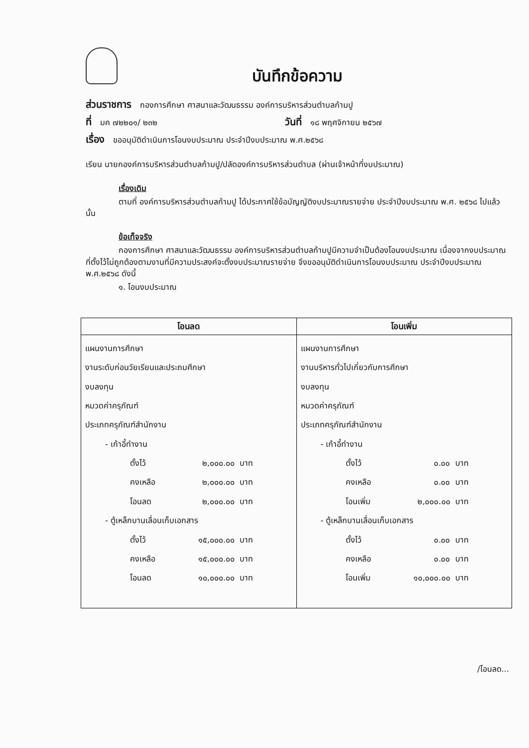บันทึกข้อความ
ส่วนราชการ กองการศึกษา ศาสนาและวัฒนธรรม องค์การบริหารส่วนตำบลก้ามปู
ที่ มค ๗๒๒๐๑/ ๒๓๒ วันที่ ๑๘ พฤศจิกายน ๒๕๖๗
เรื่อง ขออนุมัติดำเนินการโอนงบประมาณ ประจำปีงบประมาณ พ.ศ.๒๕๖๘
เรียน นายกองค์การบริหารส่วนตำบลก้ามปู/ปลัดองค์การบริหารส่วนตำบล (ผ่านเจ้าหน้าที่งบประมาณ)
เรื่องเดิม
ตามที่ องค์การบริหารส่วนตำบลก้ามปู ได้ประกาศใช้ข้อบัญญัติงบประมาณรายจ่าย ประจำปีงบประมาณ พ.ศ. ๒๕๖๘ ไปแล้วนั้น
ข้อเท็จจริง
กองการศึกษา ศาสนาและวัฒนธรรม องค์การบริหารส่วนตำบลก้ามปูมีความจำเป็นต้องโอนงบประมาณ เนื่องจากงบประมาณที่ตั้งไว้ไม่ถูกต้องตามงานที่มีความประสงค์จะตั้งงบประมาณรายจ่าย จึงขออนุมัติดำเนินการโอนงบประมาณ ประจำปีงบประมาณ พ.ศ.๒๕๖๘ ดังนี้
๑. โอนงบประมาณ
| โอนลด | โอนเพิ่ม |
| --- | --- |
| แผนงานการศึกษา งานระดับก่อนวัยเรียนและประถมศึกษา งบลงทุน หมวดค่าครุภัณฑ์ ประเภทครุภัณฑ์สำนักงาน - เก้าอี้ทำงาน ตั้งไว้ ๒,๐๐๐.๐๐ บาท คงเหลือ ๒,๐๐๐.๐๐ บาท โอนลด ๒,๐๐๐.๐๐ บาท - ตู้เหล็กบานเลื่อนเก็บเอกสาร ตั้งไว้ ๑๕,๐๐๐.๐๐ บาท คงเหลือ ๑๕,๐๐๐.๐๐ บาท โอนลด ๑๐,๐๐๐.๐๐ บาท | แผนงานการศึกษา งานบริหารทั่วไปเกี่ยวกับการศึกษา งบลงทุน หมวดค่าครุภัณฑ์ ประเภทครุภัณฑ์สำนักงาน - เก้าอี้ทำงาน ตั้งไว้ ๐.๐๐ บาท คงเหลือ ๐.๐๐ บาท โอนเพิ่ม ๒,๐๐๐.๐๐ บาท - ตู้เหล็กบานเลื่อนเก็บเอกสาร ตั้งไว้ ๐.๐๐ บาท คงเหลือ ๐.๐๐ บาท โอนเพิ่ม ๑๐,๐๐๐.๐๐ บาท |
/โอนลด...